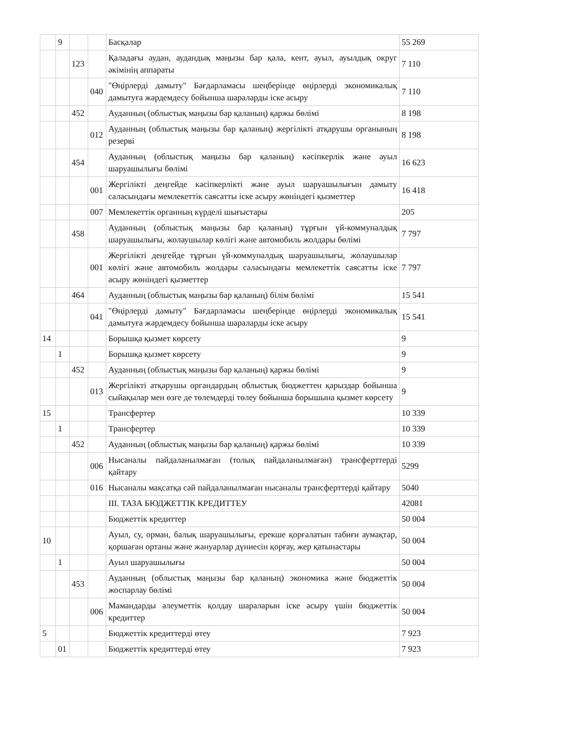| | 9 | | | Басқалар | 55 269 |
| | | 123 | | Қаладағы аудан, аудандық маңызы бар қала, кент, ауыл, ауылдық округ әкімінің аппараты | 7 110 |
| | | | 040 | "Өңірлерді дамыту" Бағдарламасы шеңберінде өңірлерді экономикалық дамытуға жәрдемдесу бойынша шараларды іске асыру | 7 110 |
| | | 452 | | Ауданның (облыстық маңызы бар қаланың) қаржы бөлімі | 8 198 |
| | | | 012 | Ауданның (облыстық маңызы бар қаланың) жергілікті атқарушы органының резерві | 8 198 |
| | | 454 | | Ауданның (облыстық маңызы бар қаланың) кәсіпкерлік және ауыл шаруашылығы бөлімі | 16 623 |
| | | | 001 | Жергілікті деңгейде кәсіпкерлікті және ауыл шаруашылығын дамыту саласындағы мемлекеттік саясатты іске асыру жөніндегі қызметтер | 16 418 |
| | | | 007 | Мемлекеттік органның күрделі шығыстары | 205 |
| | | 458 | | Ауданның (облыстық маңызы бар қаланың) тұрғын үй-коммуналдық шаруашылығы, жолаушылар көлігі және автомобиль жолдары бөлімі | 7 797 |
| | | | 001 | Жергілікті деңгейде тұрғын үй-коммуналдық шаруашылығы, жолаушылар көлігі және автомобиль жолдары саласындағы мемлекеттік саясатты іске асыру жөніндегі қызметтер | 7 797 |
| | | 464 | | Ауданның (облыстық маңызы бар қаланың) білім бөлімі | 15 541 |
| | | | 041 | "Өңірлерді дамыту" Бағдарламасы шеңберінде өңірлерді экономикалық дамытуға жәрдемдесу бойынша шараларды іске асыру | 15 541 |
| 14 | | | | Борышқа қызмет көрсету | 9 |
| | 1 | | | Борышқа қызмет көрсету | 9 |
| | | 452 | | Ауданның (облыстық маңызы бар қаланың) қаржы бөлімі | 9 |
| | | | 013 | Жергілікті атқарушы органдардың облыстық бюджеттен қарыздар бойынша сыйақылар мен өзге де төлемдерді төлеу бойынша борышына қызмет көрсету | 9 |
| 15 | | | | Трансфертер | 10 339 |
| | 1 | | | Трансфертер | 10 339 |
| | | 452 | | Ауданның (облыстық маңызы бар қаланың) қаржы бөлімі | 10 339 |
| | | | 006 | Нысаналы пайдаланылмаған (толық пайдаланылмаған) трансферттерді қайтару | 5299 |
| | | | 016 | Нысаналы мақсатқа сай пайдаланылмаған нысаналы трансферттерді қайтару | 5040 |
| | | | | III. ТАЗА БЮДЖЕТТІК КРЕДИТТЕУ | 42081 |
| | | | | Бюджеттік кредиттер | 50 004 |
| 10 | | | | Ауыл, су, орман, балық шаруашылығы, ерекше қорғалатын табиғи аумақтар, қоршаған ортаны және жануарлар дүниесін қорғау, жер қатынастары | 50 004 |
| | 1 | | | Ауыл шаруашылығы | 50 004 |
| | | 453 | | Ауданның (облыстық маңызы бар қаланың) экономика және бюджеттік жоспарлау бөлімі | 50 004 |
| | | | 006 | Мамандарды әлеуметтік қолдау шараларын іске асыру үшін бюджеттік кредиттер | 50 004 |
| 5 | | | | Бюджеттік кредиттерді өтеу | 7 923 |
| | 01 | | | Бюджеттік кредиттерді өтеу | 7 923 |